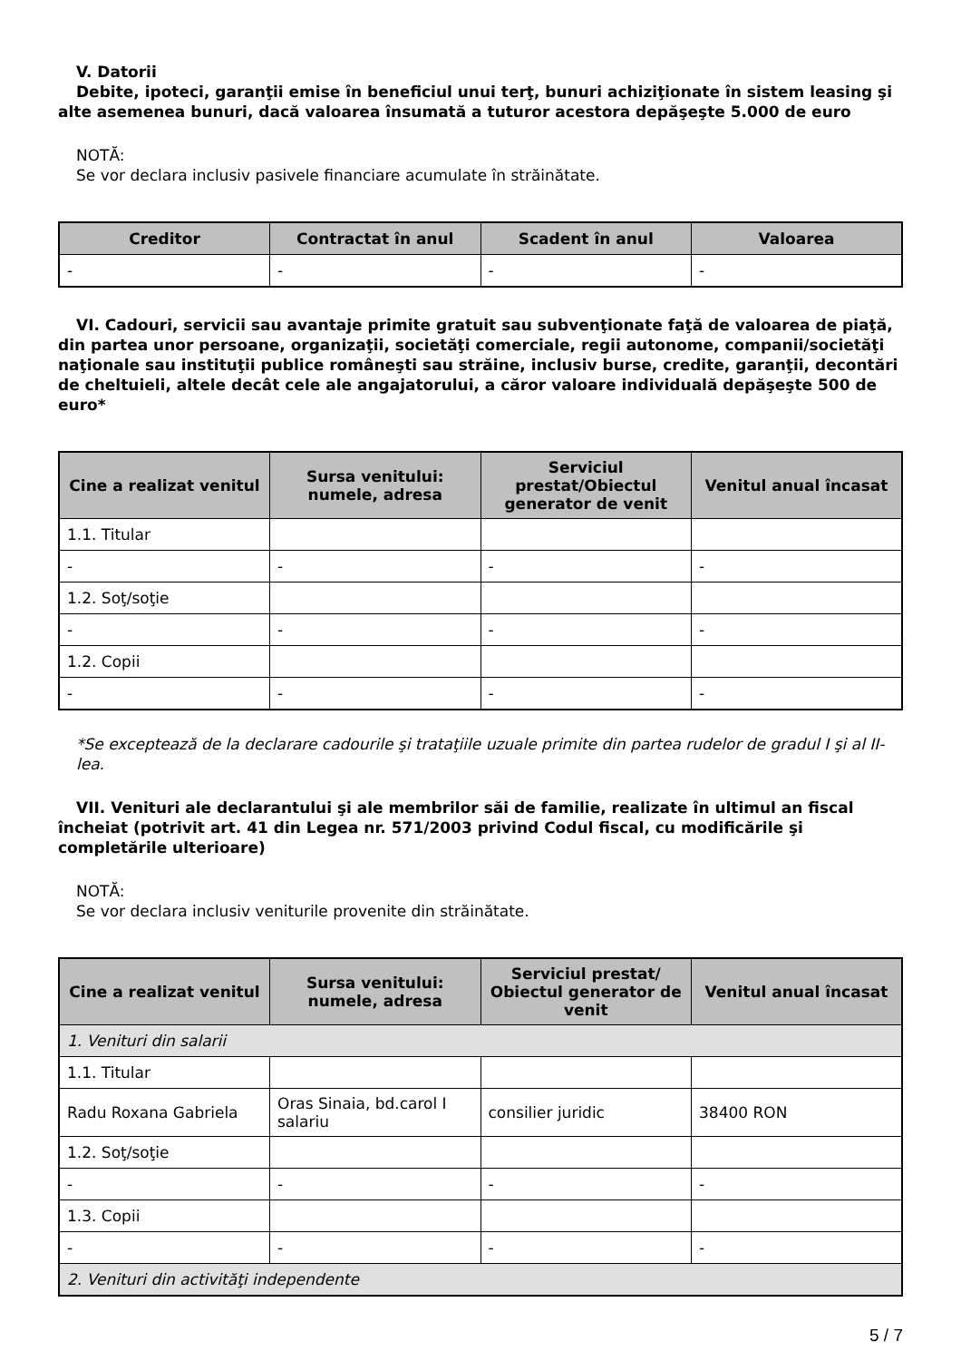V. Datorii
Debite, ipoteci, garanţii emise în beneficiul unui terţ, bunuri achiziţionate în sistem leasing şi alte asemenea bunuri, dacă valoarea însumată a tuturor acestora depăşeşte 5.000 de euro
NOTĂ:
Se vor declara inclusiv pasivele financiare acumulate în străinătate.
| Creditor | Contractat în anul | Scadent în anul | Valoarea |
| --- | --- | --- | --- |
| - | - | - | - |
VI. Cadouri, servicii sau avantaje primite gratuit sau subvenţionate faţă de valoarea de piaţă, din partea unor persoane, organizaţii, societăţi comerciale, regii autonome, companii/societăţi naţionale sau instituţii publice româneşti sau străine, inclusiv burse, credite, garanţii, decontări de cheltuieli, altele decât cele ale angajatorului, a căror valoare individuală depăşeşte 500 de euro*
| Cine a realizat venitul | Sursa venitului: numele, adresa | Serviciul prestat/Obiectul generator de venit | Venitul anual încasat |
| --- | --- | --- | --- |
| 1.1. Titular | | | |
| - | - | - | - |
| 1.2. Soţ/soţie | | | |
| - | - | - | - |
| 1.2. Copii | | | |
| - | - | - | - |
*Se exceptează de la declarare cadourile şi trataţiile uzuale primite din partea rudelor de gradul I şi al II-lea.
VII. Venituri ale declarantului şi ale membrilor săi de familie, realizate în ultimul an fiscal încheiat (potrivit art. 41 din Legea nr. 571/2003 privind Codul fiscal, cu modificările şi completările ulterioare)
NOTĂ:
Se vor declara inclusiv veniturile provenite din străinătate.
| Cine a realizat venitul | Sursa venitului: numele, adresa | Serviciul prestat/ Obiectul generator de venit | Venitul anual încasat |
| --- | --- | --- | --- |
| 1. Venituri din salarii | | | |
| 1.1. Titular | | | |
| Radu Roxana Gabriela | Oras Sinaia, bd.carol I salariu | consilier juridic | 38400 RON |
| 1.2. Soţ/soţie | | | |
| - | - | - | - |
| 1.3. Copii | | | |
| - | - | - | - |
| 2. Venituri din activităţi independente | | | |
5 / 7